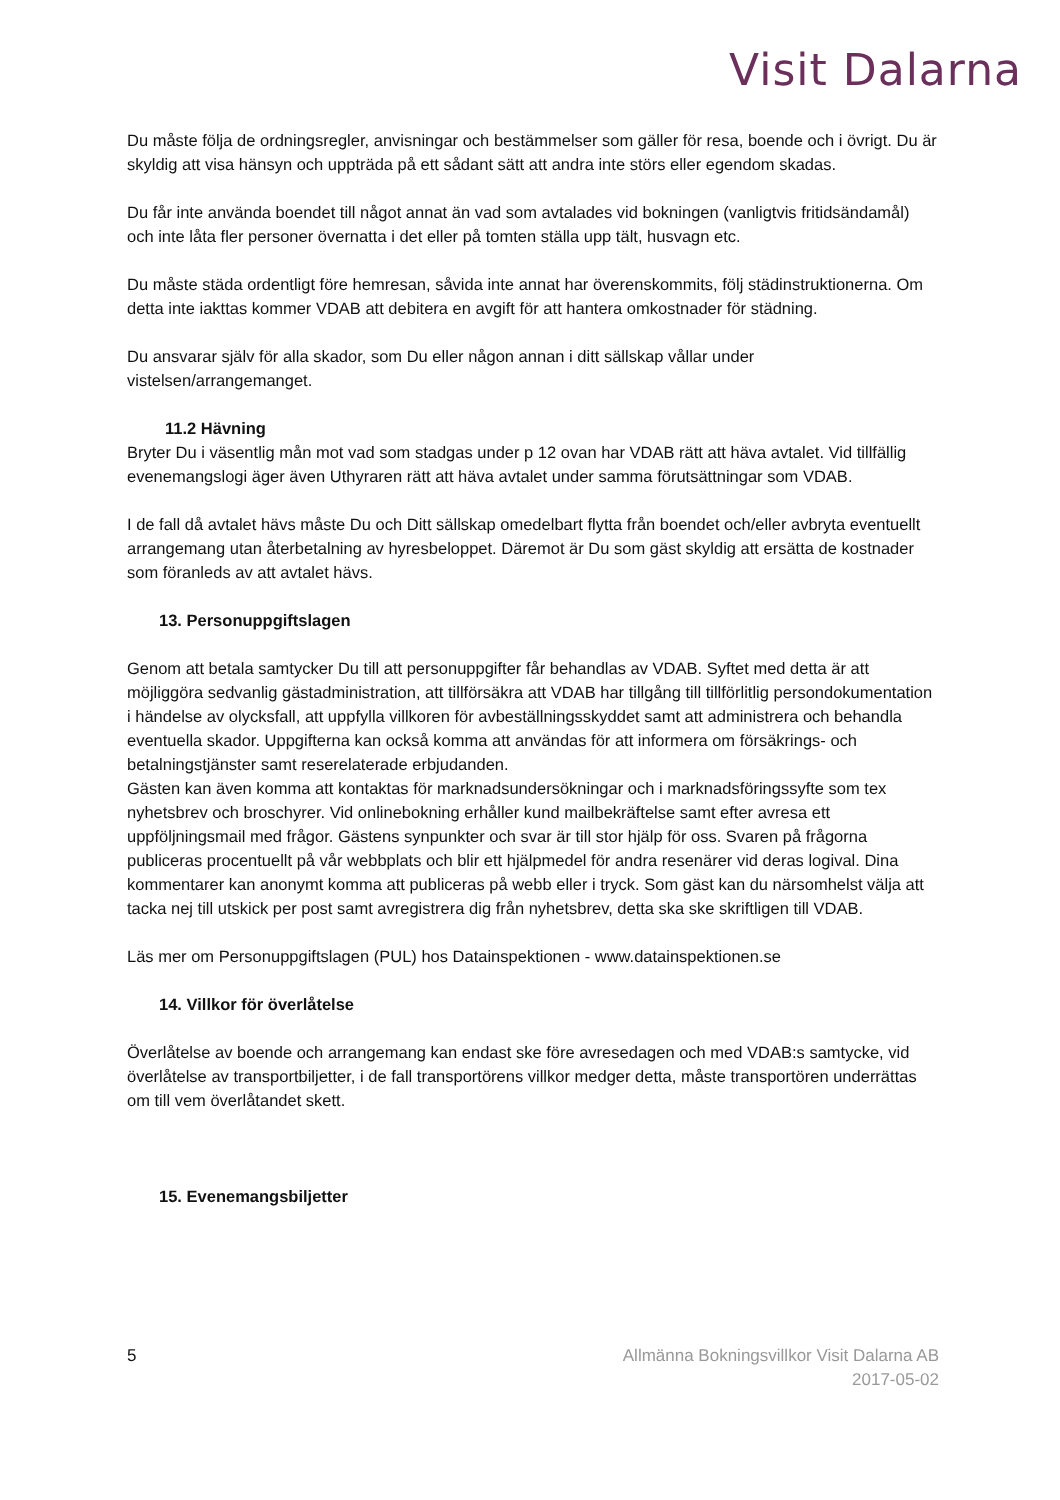Visit Dalarna
Du måste följa de ordningsregler, anvisningar och bestämmelser som gäller för resa, boende och i övrigt. Du är skyldig att visa hänsyn och uppträda på ett sådant sätt att andra inte störs eller egendom skadas.
Du får inte använda boendet till något annat än vad som avtalades vid bokningen (vanligtvis fritidsändamål) och inte låta fler personer övernatta i det eller på tomten ställa upp tält, husvagn etc.
Du måste städa ordentligt före hemresan, såvida inte annat har överenskommits, följ städinstruktionerna. Om detta inte iakttas kommer VDAB att debitera en avgift för att hantera omkostnader för städning.
Du ansvarar själv för alla skador, som Du eller någon annan i ditt sällskap vållar under vistelsen/arrangemanget.
11.2 Hävning
Bryter Du i väsentlig mån mot vad som stadgas under p 12 ovan har VDAB rätt att häva avtalet. Vid tillfällig evenemangslogi äger även Uthyraren rätt att häva avtalet under samma förutsättningar som VDAB.
I de fall då avtalet hävs måste Du och Ditt sällskap omedelbart flytta från boendet och/eller avbryta eventuellt arrangemang utan återbetalning av hyresbeloppet. Däremot är Du som gäst skyldig att ersätta de kostnader som föranleds av att avtalet hävs.
13. Personuppgiftslagen
Genom att betala samtycker Du till att personuppgifter får behandlas av VDAB. Syftet med detta är att möjliggöra sedvanlig gästadministration, att tillförsäkra att VDAB har tillgång till tillförlitlig persondokumentation i händelse av olycksfall, att uppfylla villkoren för avbeställningsskyddet samt att administrera och behandla eventuella skador. Uppgifterna kan också komma att användas för att informera om försäkrings- och betalningstjänster samt reserelaterade erbjudanden.
Gästen kan även komma att kontaktas för marknadsundersökningar och i marknadsföringssyfte som tex nyhetsbrev och broschyrer. Vid onlinebokning erhåller kund mailbekräftelse samt efter avresa ett uppföljningsmail med frågor. Gästens synpunkter och svar är till stor hjälp för oss. Svaren på frågorna publiceras procentuellt på vår webbplats och blir ett hjälpmedel för andra resenärer vid deras logival. Dina kommentarer kan anonymt komma att publiceras på webb eller i tryck. Som gäst kan du närsomhelst välja att tacka nej till utskick per post samt avregistrera dig från nyhetsbrev, detta ska ske skriftligen till VDAB.
Läs mer om Personuppgiftslagen (PUL) hos Datainspektionen - www.datainspektionen.se
14. Villkor för överlåtelse
Överlåtelse av boende och arrangemang kan endast ske före avresedagen och med VDAB:s samtycke, vid överlåtelse av transportbiljetter, i de fall transportörens villkor medger detta, måste transportören underrättas om till vem överlåtandet skett.
15. Evenemangsbiljetter
5 Allmänna Bokningsvillkor Visit Dalarna AB
2017-05-02